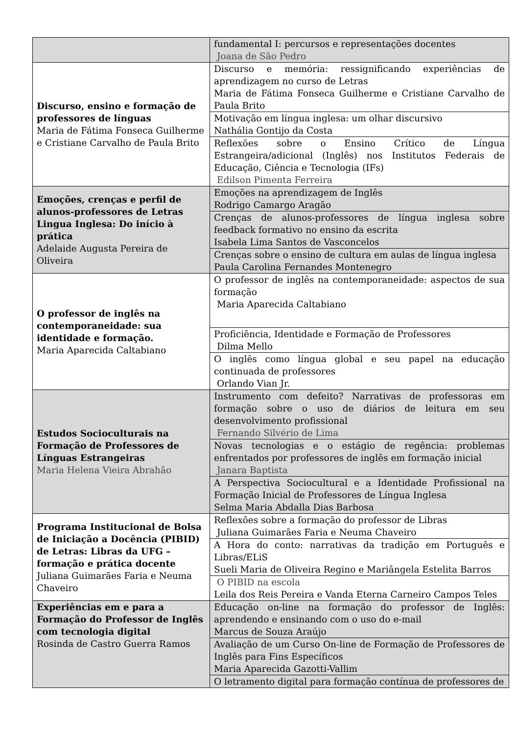| | fundamental I: percursos e representações docentes Joana de São Pedro |
| Discurso, ensino e formação de professores de línguas Maria de Fátima Fonseca Guilherme e Cristiane Carvalho de Paula Brito | Discurso e memória: ressignificando experiências de aprendizagem no curso de Letras Maria de Fátima Fonseca Guilherme e Cristiane Carvalho de Paula Brito |
| | Motivação em língua inglesa: um olhar discursivo Nathália Gontijo da Costa |
| | Reflexões sobre o Ensino Crítico de Língua Estrangeira/adicional (Inglês) nos Institutos Federais de Educação, Ciência e Tecnologia (IFs) Edilson Pimenta Ferreira |
| Emoções, crenças e perfil de alunos-professores de Letras Lingua Inglesa: Do início à prática Adelaide Augusta Pereira de Oliveira | Emoções na aprendizagem de Inglês Rodrigo Camargo Aragão |
| | Crenças de alunos-professores de língua inglesa sobre feedback formativo no ensino da escrita Isabela Lima Santos de Vasconcelos |
| | Crenças sobre o ensino de cultura em aulas de língua inglesa Paula Carolina Fernandes Montenegro |
| O professor de inglês na contemporaneidade: sua identidade e formação. Maria Aparecida Caltabiano | O professor de inglês na contemporaneidade: aspectos de sua formação Maria Aparecida Caltabiano |
| | Proficiência, Identidade e Formação de Professores Dilma Mello |
| | O inglês como língua global e seu papel na educação continuada de professores Orlando Vian Jr. |
| Estudos Socioculturais na Formação de Professores de Línguas Estrangeiras Maria Helena Vieira Abrahão | Instrumento com defeito? Narrativas de professoras em formação sobre o uso de diários de leitura em seu desenvolvimento profissional Fernando Silvério de Lima |
| | Novas tecnologias e o estágio de regência: problemas enfrentados por professores de inglês em formação inicial Janara Baptista |
| | A Perspectiva Sociocultural e a Identidade Profissional na Formação Inicial de Professores de Língua Inglesa Selma Maria Abdalla Dias Barbosa |
| Programa Institucional de Bolsa de Iniciação a Docência (PIBID) de Letras: Libras da UFG – formação e prática docente Juliana Guimarães Faria e Neuma Chaveiro | Reflexões sobre a formação do professor de Libras Juliana Guimarães Faria e Neuma Chaveiro |
| | A Hora do conto: narrativas da tradição em Português e Libras/ELiS Sueli Maria de Oliveira Regino e Mariângela Estelita Barros |
| | O PIBID na escola Leila dos Reis Pereira e Vanda Eterna Carneiro Campos Teles |
| Experiências em e para a Formação do Professor de Inglês com tecnologia digital Rosinda de Castro Guerra Ramos | Educação on-line na formação do professor de Inglês: aprendendo e ensinando com o uso do e-mail Marcus de Souza Araújo |
| | Avaliação de um Curso On-line de Formação de Professores de Inglês para Fins Específicos Maria Aparecida Gazotti-Vallim |
| | O letramento digital para formação contínua de professores de |